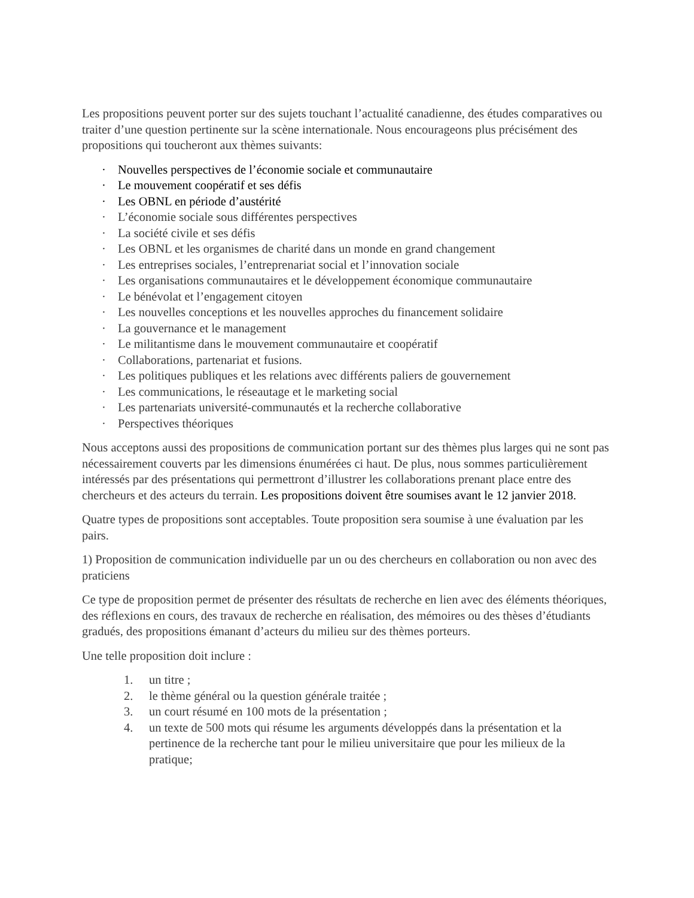Les propositions peuvent porter sur des sujets touchant l’actualité canadienne, des études comparatives ou traiter d’une question pertinente sur la scène internationale. Nous encourageons plus précisément des propositions qui toucheront aux thèmes suivants:
· Nouvelles perspectives de l’économie sociale et communautaire
· Le mouvement coopératif et ses défis
· Les OBNL en période d’austérité
· L’économie sociale sous différentes perspectives
· La société civile et ses défis
· Les OBNL et les organismes de charité dans un monde en grand changement
· Les entreprises sociales, l’entreprenariat social et l’innovation sociale
· Les organisations communautaires et le développement économique communautaire
· Le bénévolat et l’engagement citoyen
· Les nouvelles conceptions et les nouvelles approches du financement solidaire
· La gouvernance et le management
· Le militantisme dans le mouvement communautaire et coopératif
· Collaborations, partenariat et fusions.
· Les politiques publiques et les relations avec différents paliers de gouvernement
· Les communications, le réseautage et le marketing social
· Les partenariats université-communautés et la recherche collaborative
· Perspectives théoriques
Nous acceptons aussi des propositions de communication portant sur des thèmes plus larges qui ne sont pas nécessairement couverts par les dimensions énumérées ci haut. De plus, nous sommes particulièrement intéressés par des présentations qui permettront d’illustrer les collaborations prenant place entre des chercheurs et des acteurs du terrain. Les propositions doivent être soumises avant le 12 janvier 2018.
Quatre types de propositions sont acceptables. Toute proposition sera soumise à une évaluation par les pairs.
1) Proposition de communication individuelle par un ou des chercheurs en collaboration ou non avec des praticiens
Ce type de proposition permet de présenter des résultats de recherche en lien avec des éléments théoriques, des réflexions en cours, des travaux de recherche en réalisation, des mémoires ou des thèses d’étudiants gradués, des propositions émanant d’acteurs du milieu sur des thèmes porteurs.
Une telle proposition doit inclure :
1. un titre ;
2. le thème général ou la question générale traitée ;
3. un court résumé en 100 mots de la présentation ;
4. un texte de 500 mots qui résume les arguments développés dans la présentation et la pertinence de la recherche tant pour le milieu universitaire que pour les milieux de la pratique;